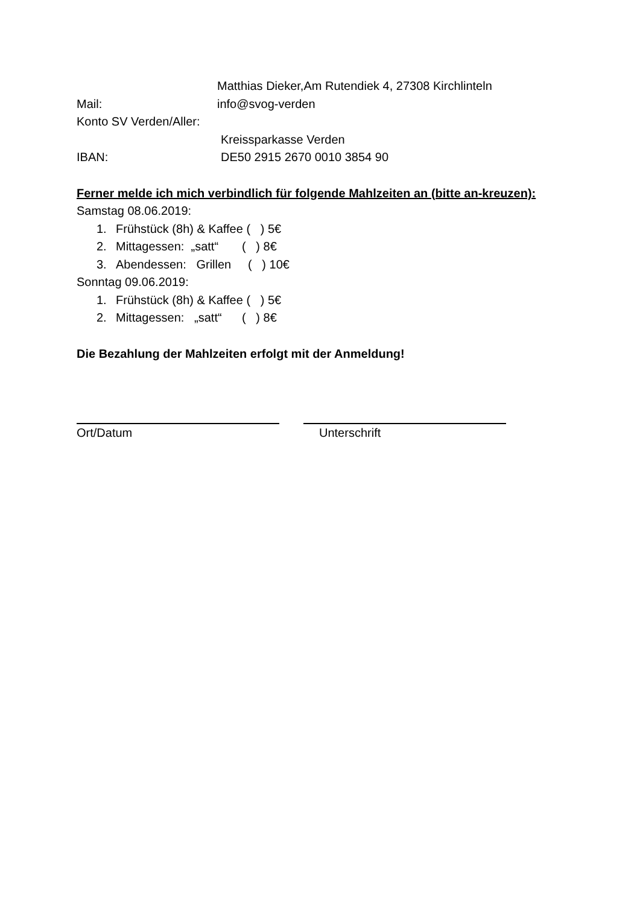Matthias Dieker,Am Rutendiek 4, 27308 Kirchlinteln
Mail: info@svog-verden
Konto SV Verden/Aller:
Kreissparkasse Verden
IBAN: DE50 2915 2670 0010 3854 90
Ferner melde ich mich verbindlich für folgende Mahlzeiten an (bitte an-kreuzen):
Samstag 08.06.2019:
1. Frühstück (8h) & Kaffee ( ) 5€
2. Mittagessen: „satt“ ( ) 8€
3. Abendessen: Grillen ( ) 10€
Sonntag 09.06.2019:
1. Frühstück (8h) & Kaffee ( ) 5€
2. Mittagessen: „satt“ ( ) 8€
Die Bezahlung der Mahlzeiten erfolgt mit der Anmeldung!
Ort/Datum Unterschrift